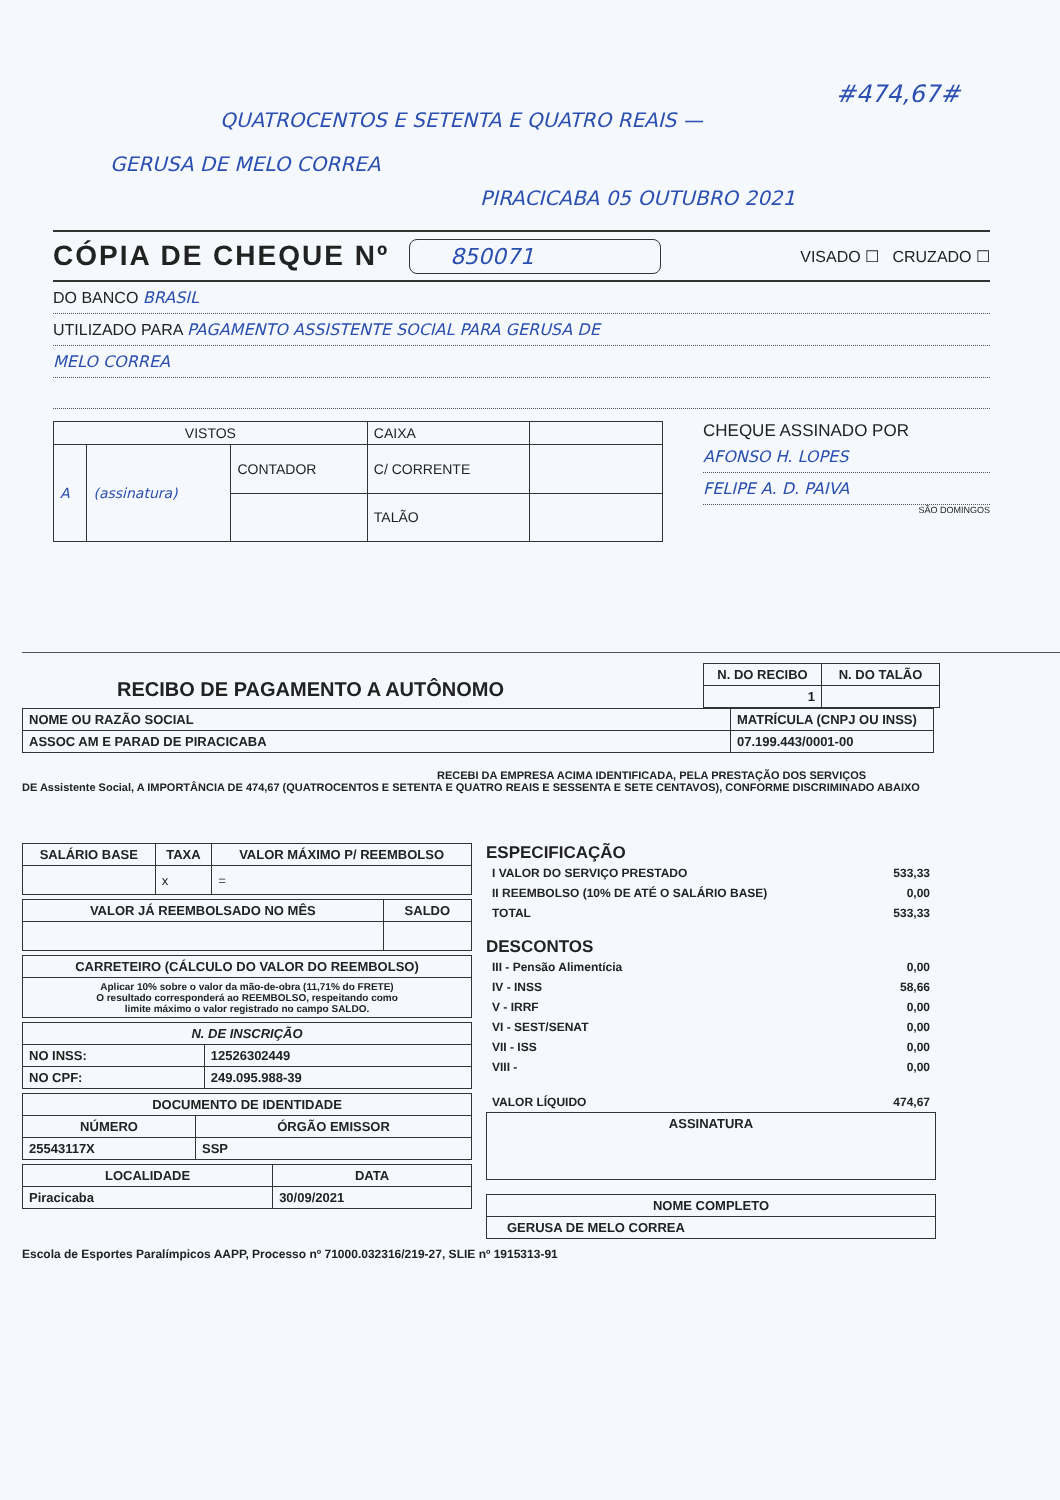#474,67#
QUATROCENTOS E SETENTA E QUATRO REAIS —
GERUSA DE MELO CORREA
PIRACICABA 05 OUTUBRO 2021
CÓPIA DE CHEQUE Nº
850071 VISADO ☐ CRUZADO ☐
DO BANCO BRASIL
UTILIZADO PARA PAGAMENTO ASSISTENTE SOCIAL PARA GERUSA DE
MELO CORREA
| VISTOS | | | CAIXA | |
| A | (assinatura) | CONTADOR | C/ CORRENTE | |
| | | | TALÃO | |
CHEQUE ASSINADO POR
AFONSO H. LOPES
FELIPE A. D. PAIVA
SÃO DOMINGOS
RECIBO DE PAGAMENTO A AUTÔNOMO
| N. DO RECIBO | N. DO TALÃO |
| --- | --- |
| 1 | |
| NOME OU RAZÃO SOCIAL | MATRÍCULA (CNPJ OU INSS) |
| --- | --- |
| ASSOC AM E PARAD DE PIRACICABA | 07.199.443/0001-00 |
RECEBI DA EMPRESA ACIMA IDENTIFICADA, PELA PRESTAÇÃO DOS SERVIÇOS
DE Assistente Social, A IMPORTÂNCIA DE 474,67 (QUATROCENTOS E SETENTA E QUATRO REAIS E SESSENTA E SETE CENTAVOS), CONFORME DISCRIMINADO ABAIXO
| SALÁRIO BASE | TAXA | VALOR MÁXIMO P/ REEMBOLSO |
| --- | --- | --- |
| | x | = |
| VALOR JÁ REEMBOLSADO NO MÊS | SALDO |
| --- | --- |
| CARRETEIRO (CÁLCULO DO VALOR DO REEMBOLSO) |
| --- |
| Aplicar 10% sobre o valor da mão-de-obra (11,71% do FRETE) O resultado corresponderá ao REEMBOLSO, respeitando como limite máximo o valor registrado no campo SALDO. |
| N. DE INSCRIÇÃO | |
| --- | --- |
| NO INSS: | 12526302449 |
| NO CPF: | 249.095.988-39 |
| DOCUMENTO DE IDENTIDADE | |
| --- | --- |
| NÚMERO | ÓRGÃO EMISSOR |
| 25543117X | SSP |
| LOCALIDADE | DATA |
| --- | --- |
| Piracicaba | 30/09/2021 |
ESPECIFICAÇÃO
| I VALOR DO SERVIÇO PRESTADO | 533,33 |
| II REEMBOLSO (10% DE ATÉ O SALÁRIO BASE) | 0,00 |
| TOTAL | 533,33 |
DESCONTOS
| III - Pensão Alimentícia | 0,00 |
| IV - INSS | 58,66 |
| V - IRRF | 0,00 |
| VI - SEST/SENAT | 0,00 |
| VII - ISS | 0,00 |
| VIII - | 0,00 |
| VALOR LÍQUIDO | 474,67 |
| ASSINATURA |
| --- |
| NOME COMPLETO |
| --- |
| GERUSA DE MELO CORREA |
Escola de Esportes Paralímpicos AAPP, Processo nº 71000.032316/219-27, SLIE nº 1915313-91